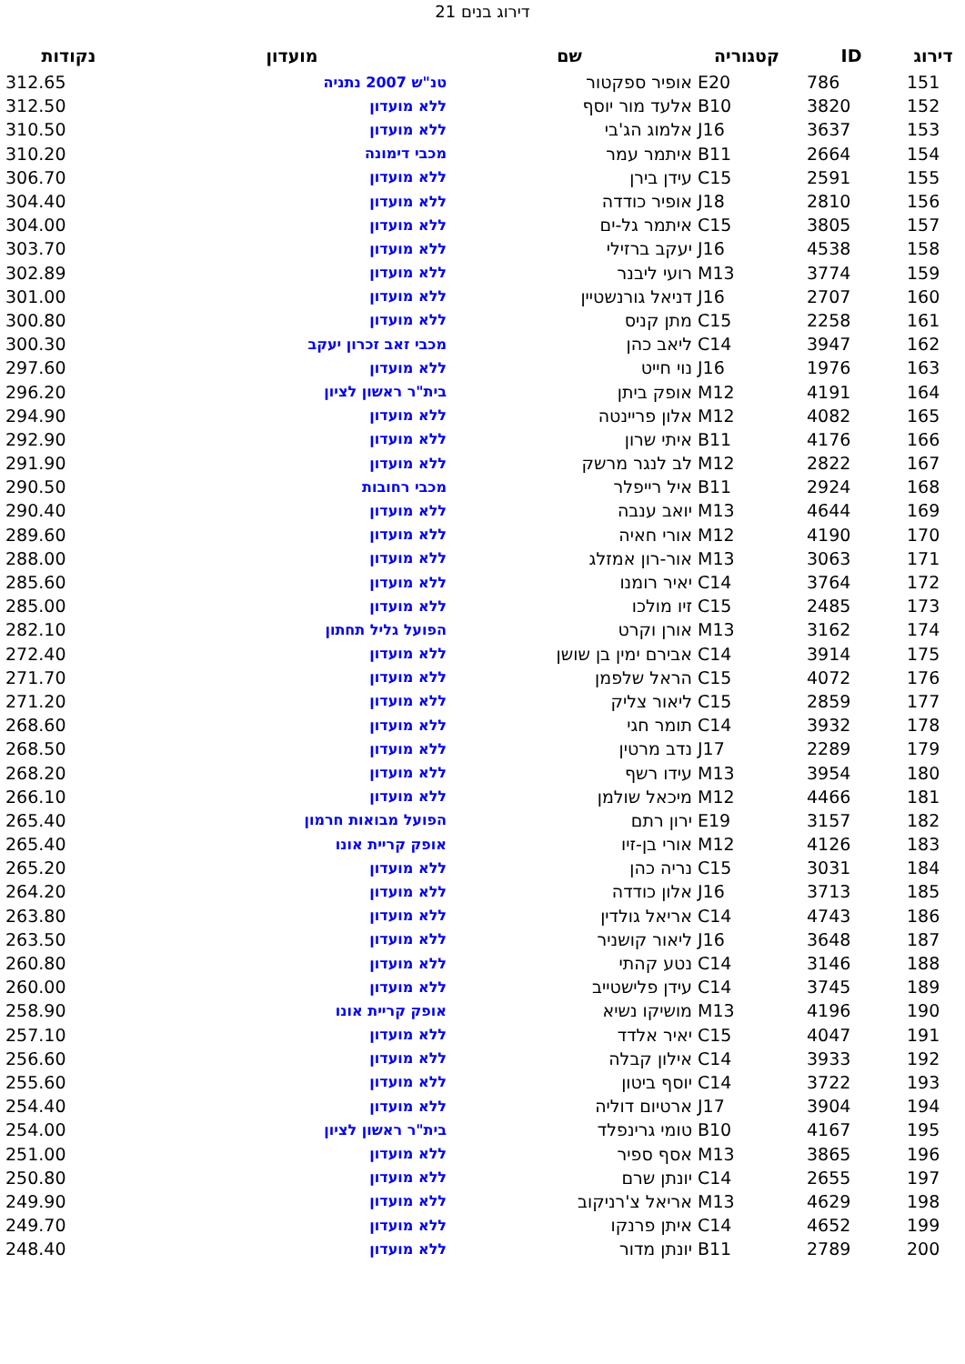דירוג בנים 21
| דירוג | ID | קטגוריה | שם | מועדון | נקודות |
| --- | --- | --- | --- | --- | --- |
| 151 | 786 | E20 | אופיר ספקטור | טנ"ש 2007 נתניה | 312.65 |
| 152 | 3820 | B10 | אלעד מור יוסף | ללא מועדון | 312.50 |
| 153 | 3637 | J16 | אלמוג הג'בי | ללא מועדון | 310.50 |
| 154 | 2664 | B11 | איתמר עמר | מכבי דימונה | 310.20 |
| 155 | 2591 | C15 | עידן בירן | ללא מועדון | 306.70 |
| 156 | 2810 | J18 | אופיר כודדה | ללא מועדון | 304.40 |
| 157 | 3805 | C15 | איתמר גל-ים | ללא מועדון | 304.00 |
| 158 | 4538 | J16 | יעקב ברזילי | ללא מועדון | 303.70 |
| 159 | 3774 | M13 | רועי ליבנר | ללא מועדון | 302.89 |
| 160 | 2707 | J16 | דניאל גורנשטיין | ללא מועדון | 301.00 |
| 161 | 2258 | C15 | מתן קניס | ללא מועדון | 300.80 |
| 162 | 3947 | C14 | ליאב כהן | מכבי זאב זכרון יעקב | 300.30 |
| 163 | 1976 | J16 | נוי חייט | ללא מועדון | 297.60 |
| 164 | 4191 | M12 | אופק ביתן | בית"ר ראשון לציון | 296.20 |
| 165 | 4082 | M12 | אלון פריינטה | ללא מועדון | 294.90 |
| 166 | 4176 | B11 | איתי שרון | ללא מועדון | 292.90 |
| 167 | 2822 | M12 | לב לנגר מרשק | ללא מועדון | 291.90 |
| 168 | 2924 | B11 | איל רייפלר | מכבי רחובות | 290.50 |
| 169 | 4644 | M13 | יואב ענבה | ללא מועדון | 290.40 |
| 170 | 4190 | M12 | אורי חאיה | ללא מועדון | 289.60 |
| 171 | 3063 | M13 | אור-רון אמזלג | ללא מועדון | 288.00 |
| 172 | 3764 | C14 | יאיר רומנו | ללא מועדון | 285.60 |
| 173 | 2485 | C15 | זיו מולכו | ללא מועדון | 285.00 |
| 174 | 3162 | M13 | אורן וקרט | הפועל גליל תחתון | 282.10 |
| 175 | 3914 | C14 | אבירם ימין בן שושן | ללא מועדון | 272.40 |
| 176 | 4072 | C15 | הראל שלפמן | ללא מועדון | 271.70 |
| 177 | 2859 | C15 | ליאור צליק | ללא מועדון | 271.20 |
| 178 | 3932 | C14 | תומר חגי | ללא מועדון | 268.60 |
| 179 | 2289 | J17 | נדב מרטין | ללא מועדון | 268.50 |
| 180 | 3954 | M13 | עידו רשף | ללא מועדון | 268.20 |
| 181 | 4466 | M12 | מיכאל שולמן | ללא מועדון | 266.10 |
| 182 | 3157 | E19 | ירון רתם | הפועל מבואות חרמון | 265.40 |
| 183 | 4126 | M12 | אורי בן-זיו | אופק קריית אונו | 265.40 |
| 184 | 3031 | C15 | נריה כהן | ללא מועדון | 265.20 |
| 185 | 3713 | J16 | אלון כודדה | ללא מועדון | 264.20 |
| 186 | 4743 | C14 | אריאל גולדין | ללא מועדון | 263.80 |
| 187 | 3648 | J16 | ליאור קושניר | ללא מועדון | 263.50 |
| 188 | 3146 | C14 | נטע קהתי | ללא מועדון | 260.80 |
| 189 | 3745 | C14 | עידן פלישטייב | ללא מועדון | 260.00 |
| 190 | 4196 | M13 | מושיקו נשיא | אופק קריית אונו | 258.90 |
| 191 | 4047 | C15 | יאיר אלדד | ללא מועדון | 257.10 |
| 192 | 3933 | C14 | אילון קבלה | ללא מועדון | 256.60 |
| 193 | 3722 | C14 | יוסף ביטון | ללא מועדון | 255.60 |
| 194 | 3904 | J17 | ארטיום דוליה | ללא מועדון | 254.40 |
| 195 | 4167 | B10 | טומי גרינפלד | בית"ר ראשון לציון | 254.00 |
| 196 | 3865 | M13 | אסף ספיר | ללא מועדון | 251.00 |
| 197 | 2655 | C14 | יונתן שרם | ללא מועדון | 250.80 |
| 198 | 4629 | M13 | אריאל צ'רניקוב | ללא מועדון | 249.90 |
| 199 | 4652 | C14 | איתן פרנקו | ללא מועדון | 249.70 |
| 200 | 2789 | B11 | יונתן מדור | ללא מועדון | 248.40 |